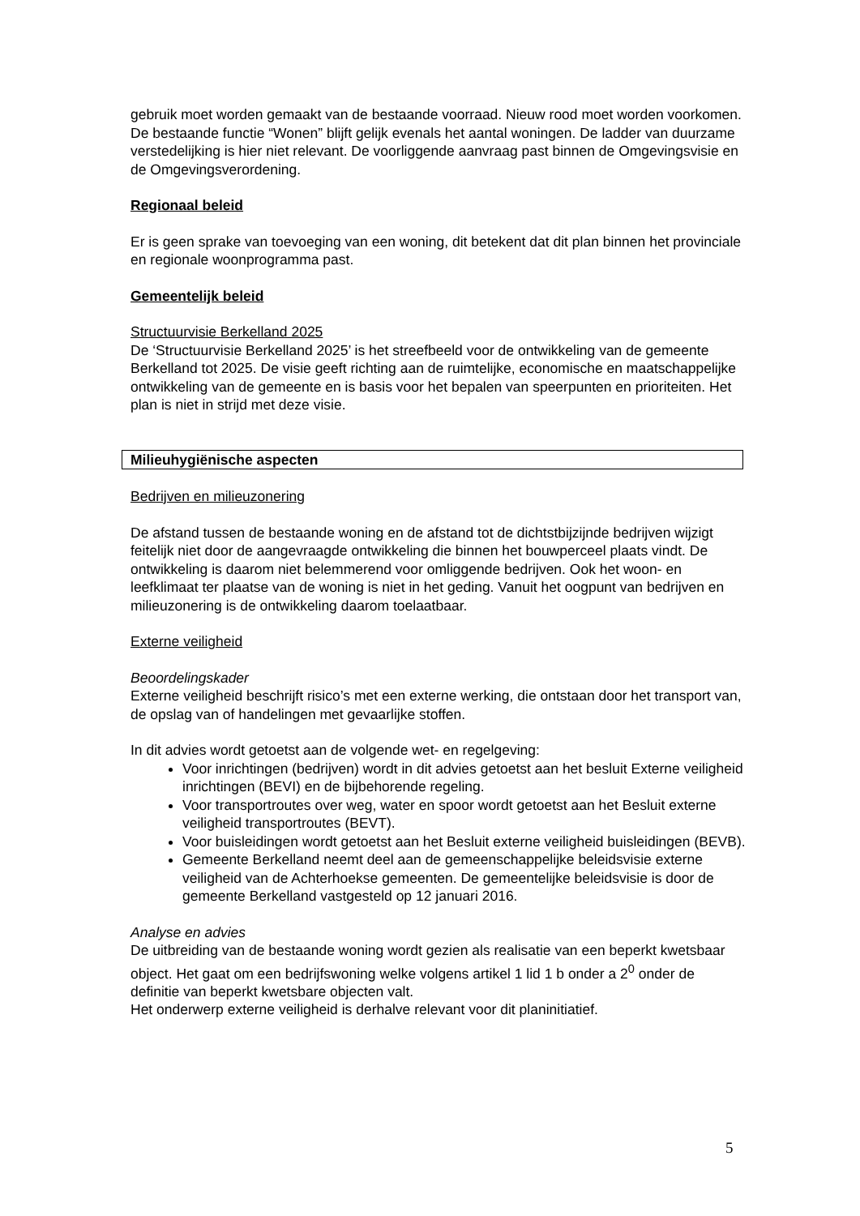gebruik moet worden gemaakt van de bestaande voorraad. Nieuw rood moet worden voorkomen. De bestaande functie “Wonen” blijft gelijk evenals het aantal woningen. De ladder van duurzame verstedelijking is hier niet relevant. De voorliggende aanvraag past binnen de Omgevingsvisie en de Omgevingsverordening.
Regionaal beleid
Er is geen sprake van toevoeging van een woning, dit betekent dat dit plan binnen het provinciale en regionale woonprogramma past.
Gemeentelijk beleid
Structuurvisie Berkelland 2025
De ‘Structuurvisie Berkelland 2025’ is het streefbeeld voor de ontwikkeling van de gemeente Berkelland tot 2025. De visie geeft richting aan de ruimtelijke, economische en maatschappelijke ontwikkeling van de gemeente en is basis voor het bepalen van speerpunten en prioriteiten. Het plan is niet in strijd met deze visie.
Milieuhygiënische aspecten
Bedrijven en milieuzonering
De afstand tussen de bestaande woning en de afstand tot de dichtstbijzijnde bedrijven wijzigt feitelijk niet door de aangevraagde ontwikkeling die binnen het bouwperceel plaats vindt. De ontwikkeling is daarom niet belemmerend voor omliggende bedrijven. Ook het woon- en leefklimaat ter plaatse van de woning is niet in het geding. Vanuit het oogpunt van bedrijven en milieuzonering is de ontwikkeling daarom toelaatbaar.
Externe veiligheid
Beoordelingskader
Externe veiligheid beschrijft risico’s met een externe werking, die ontstaan door het transport van, de opslag van of handelingen met gevaarlijke stoffen.
In dit advies wordt getoetst aan de volgende wet- en regelgeving:
Voor inrichtingen (bedrijven) wordt in dit advies getoetst aan het besluit Externe veiligheid inrichtingen (BEVI) en de bijbehorende regeling.
Voor transportroutes over weg, water en spoor wordt getoetst aan het Besluit externe veiligheid transportroutes (BEVT).
Voor buisleidingen wordt getoetst aan het Besluit externe veiligheid buisleidingen (BEVB).
Gemeente Berkelland neemt deel aan de gemeenschappelijke beleidsvisie externe veiligheid van de Achterhoekse gemeenten. De gemeentelijke beleidsvisie is door de gemeente Berkelland vastgesteld op 12 januari 2016.
Analyse en advies
De uitbreiding van de bestaande woning wordt gezien als realisatie van een beperkt kwetsbaar object. Het gaat om een bedrijfswoning welke volgens artikel 1 lid 1 b onder a 2<sup>0</sup> onder de definitie van beperkt kwetsbare objecten valt.
Het onderwerp externe veiligheid is derhalve relevant voor dit planinitiatief.
5